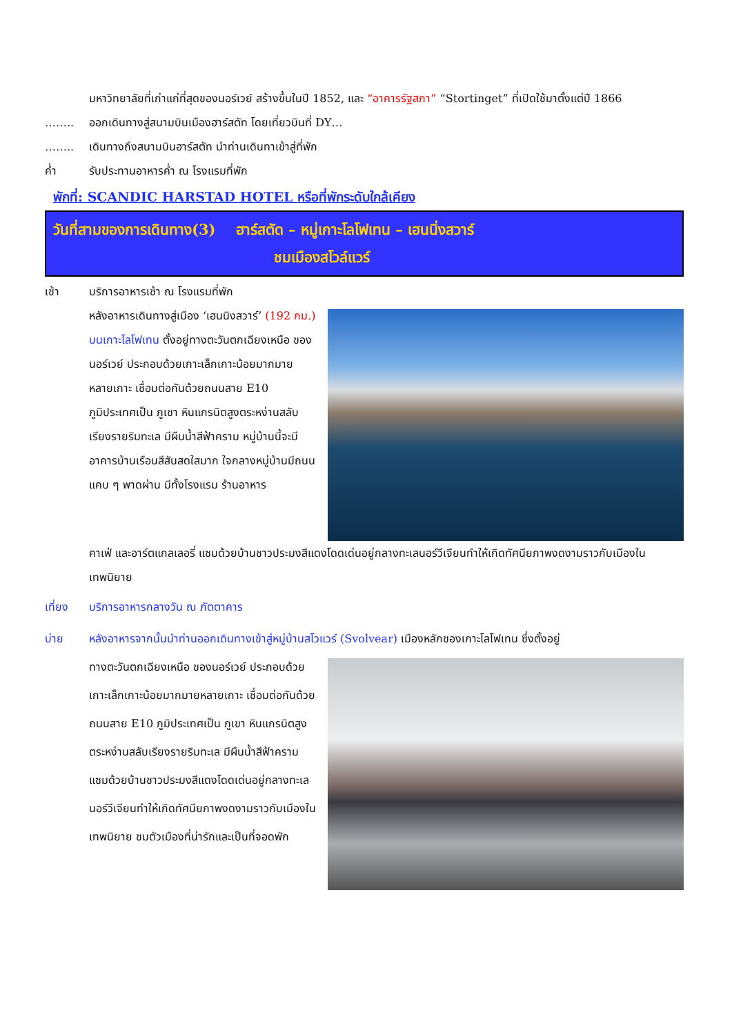มหาวิทยาลัยที่เก่าแก่ที่สุดของนอร์เวย์ สร้างขึ้นในปี 1852, และ “อาคารรัฐสภา” “Stortinget” ที่เปิดใช้มาตั้งแต่ปี 1866
…….. ออกเดินทางสู่สนามบินเมืองฮาร์สตัท โดยเที่ยวบินที่ DY…
…….. เดินทางถึงสนามบินฮาร์สตัท นำท่านเดินทาเข้าสู่ที่พัก
ค่ำ รับประทานอาหารค่ำ ณ โรงแรมที่พัก
พักที่: SCANDIC HARSTAD HOTEL หรือที่พักระดับใกล้เคียง
วันที่สามของการเดินทาง(3) ฮาร์สตัด – หมู่เกาะโลโฟเทน – เฮนนิ่งสวาร์
ชมเมืองสโวล์แวร์
เช้า บริการอาหารเช้า ณ โรงแรมที่พัก
หลังอาหารเดินทางสู่เมือง ‘เฮนนิงสวาร์’ (192 กม.) บนเกาะโลโฟเทน ตั้งอยู่ทางตะวันตกเฉียงเหนือ ของนอร์เวย์ ประกอบด้วยเกาะเล็กเกาะน้อยมากมายหลายเกาะ เชื่อมต่อกันด้วยถนนสาย E10 ภูมิประเทศเป็น ภูเขา หินแกรนิตสูงตระหง่านสลับเรียงรายริมทะเล มีผืนน้ำสีฟ้าคราม หมู่บ้านนี้จะมีอาคารบ้านเรือนสีสันสดใสมาก ใจกลางหมู่บ้านมีถนนแคบ ๆ พาดผ่าน มีทั้งโรงแรม ร้านอาหาร
คาเฟ่ และอาร์ตแกลเลอรี่ แซมด้วยบ้านชาวประมงสีแดงโดดเด่นอยู่กลางทะเลนอร์วีเจียนทำให้เกิดทัศนียภาพงดงามราวกับเมืองในเทพนิยาย
เที่ยง บริการอาหารกลางวัน ณ ภัตตาคาร
บ่าย หลังอาหารจากนั้นนำท่านออกเดินทางเข้าสู่หมู่บ้านสโวแวร์ (Svolvear) เมืองหลักของเกาะโลโฟเทน ซึ่งตั้งอยู่
ทางตะวันตกเฉียงเหนือ ของนอร์เวย์ ประกอบด้วยเกาะเล็กเกาะน้อยมากมายหลายเกาะ เชื่อมต่อกันด้วยถนนสาย E10 ภูมิประเทศเป็น ภูเขา หินแกรนิตสูงตระหง่านสลับเรียงรายริมทะเล มีผืนน้ำสีฟ้าคราม แซมด้วยบ้านชาวประมงสีแดงโดดเด่นอยู่กลางทะเลนอร์วีเจียนทำให้เกิดทัศนียภาพงดงามราวกับเมืองในเทพนิยาย ชมตัวเมืองที่น่ารักและเป็นที่จอดพัก